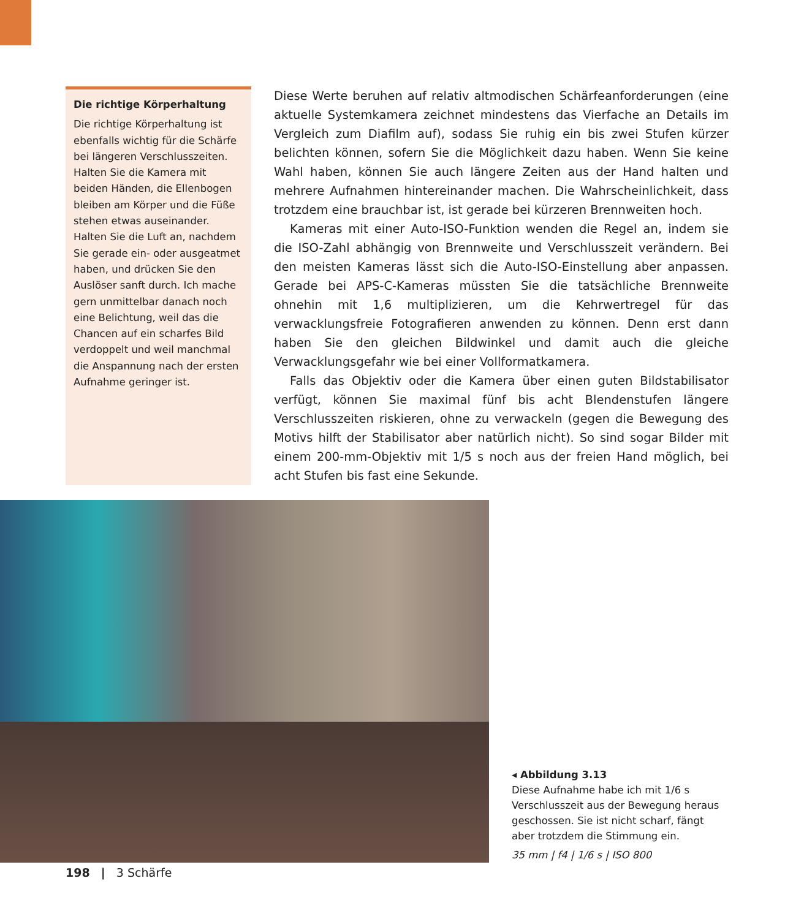Die richtige Körperhaltung
Die richtige Körperhaltung ist ebenfalls wichtig für die Schärfe bei längeren Verschlusszeiten. Halten Sie die Kamera mit beiden Händen, die Ellenbogen bleiben am Körper und die Füße stehen etwas auseinander. Halten Sie die Luft an, nachdem Sie gerade ein- oder ausgeatmet haben, und drücken Sie den Auslöser sanft durch. Ich mache gern unmittelbar danach noch eine Belichtung, weil das die Chancen auf ein scharfes Bild verdoppelt und weil manchmal die Anspannung nach der ersten Aufnahme geringer ist.
Diese Werte beruhen auf relativ altmodischen Schärfeanforderungen (eine aktuelle Systemkamera zeichnet mindestens das Vierfache an Details im Vergleich zum Diafilm auf), sodass Sie ruhig ein bis zwei Stufen kürzer belichten können, sofern Sie die Möglichkeit dazu haben. Wenn Sie keine Wahl haben, können Sie auch längere Zeiten aus der Hand halten und mehrere Aufnahmen hintereinander machen. Die Wahrscheinlichkeit, dass trotzdem eine brauchbar ist, ist gerade bei kürzeren Brennweiten hoch.
Kameras mit einer Auto-ISO-Funktion wenden die Regel an, indem sie die ISO-Zahl abhängig von Brennweite und Verschlusszeit verändern. Bei den meisten Kameras lässt sich die Auto-ISO-Einstellung aber anpassen. Gerade bei APS-C-Kameras müssten Sie die tatsächliche Brennweite ohnehin mit 1,6 multiplizieren, um die Kehrwertregel für das verwacklungsfreie Fotografieren anwenden zu können. Denn erst dann haben Sie den gleichen Bildwinkel und damit auch die gleiche Verwacklungsgefahr wie bei einer Vollformatkamera.
Falls das Objektiv oder die Kamera über einen guten Bildstabilisator verfügt, können Sie maximal fünf bis acht Blendenstufen längere Verschlusszeiten riskieren, ohne zu verwackeln (gegen die Bewegung des Motivs hilft der Stabilisator aber natürlich nicht). So sind sogar Bilder mit einem 200-mm-Objektiv mit 1/5 s noch aus der freien Hand möglich, bei acht Stufen bis fast eine Sekunde.
◂ Abbildung 3.13
Diese Aufnahme habe ich mit 1/6 s Verschlusszeit aus der Bewegung heraus geschossen. Sie ist nicht scharf, fängt aber trotzdem die Stimmung ein.
35 mm | f4 | 1/6 s | ISO 800
198 | 3 Schärfe